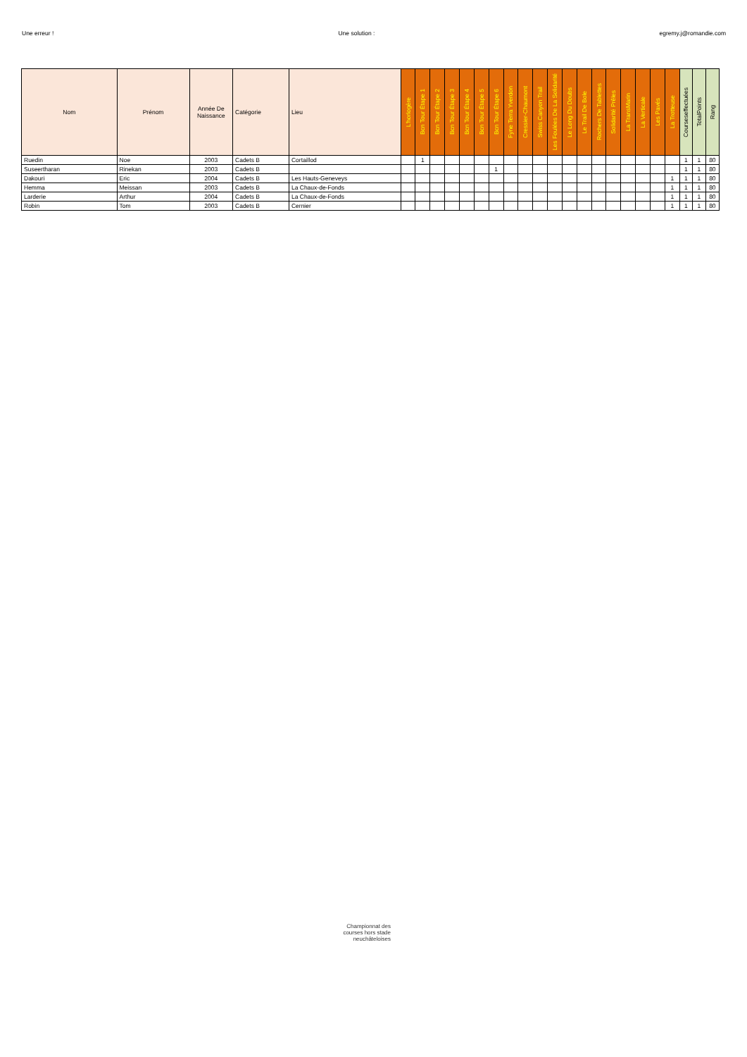Une erreur ! Une solution : egremy.j@romandie.com
| Nom | Prénom | Année De Naissance | Catégorie | Lieu | L'horlogère | Bcn Tour Étape 1 | Bcn Tour Étape 2 | Bcn Tour Étape 3 | Bcn Tour Étape 4 | Bcn Tour Étape 5 | Bcn Tour Étape 6 | Fyne Terra Yverdon | Cressier-Chaumont | Swiss Canyon Trail | Les Foulées De La Solidarité | Le Long Du Doubs | Le Trail De Bole | Rochers De Tablettes | Solidarité Prêles | La TransMarin | La Verticale | Les Pavés | La Trotteuse | Courseseffectuées | TotalPoints | Rang |
| --- | --- | --- | --- | --- | --- | --- | --- | --- | --- | --- | --- | --- | --- | --- | --- | --- | --- | --- | --- | --- | --- | --- | --- | --- | --- | --- |
| Ruedin | Noe | 2003 | Cadets B | Cortaillod | | 1 | | | | | | | | | | | | | | | | | | 1 | 1 | 80 |
| Suseertharan | Rinekan | 2003 | Cadets B | | | | | | | | 1 | | | | | | | | | | | | | 1 | 1 | 80 |
| Dakouri | Eric | 2004 | Cadets B | Les Hauts-Geneveys | | | | | | | | | | | | | | | | | | | 1 | 1 | 1 | 80 |
| Hemma | Meissan | 2003 | Cadets B | La Chaux-de-Fonds | | | | | | | | | | | | | | | | | | | 1 | 1 | 1 | 80 |
| Larderie | Arthur | 2004 | Cadets B | La Chaux-de-Fonds | | | | | | | | | | | | | | | | | | | 1 | 1 | 1 | 80 |
| Robin | Tom | 2003 | Cadets B | Cernier | | | | | | | | | | | | | | | | | | | 1 | 1 | 1 | 80 |
Championnat des courses hors stade neuchâteloises